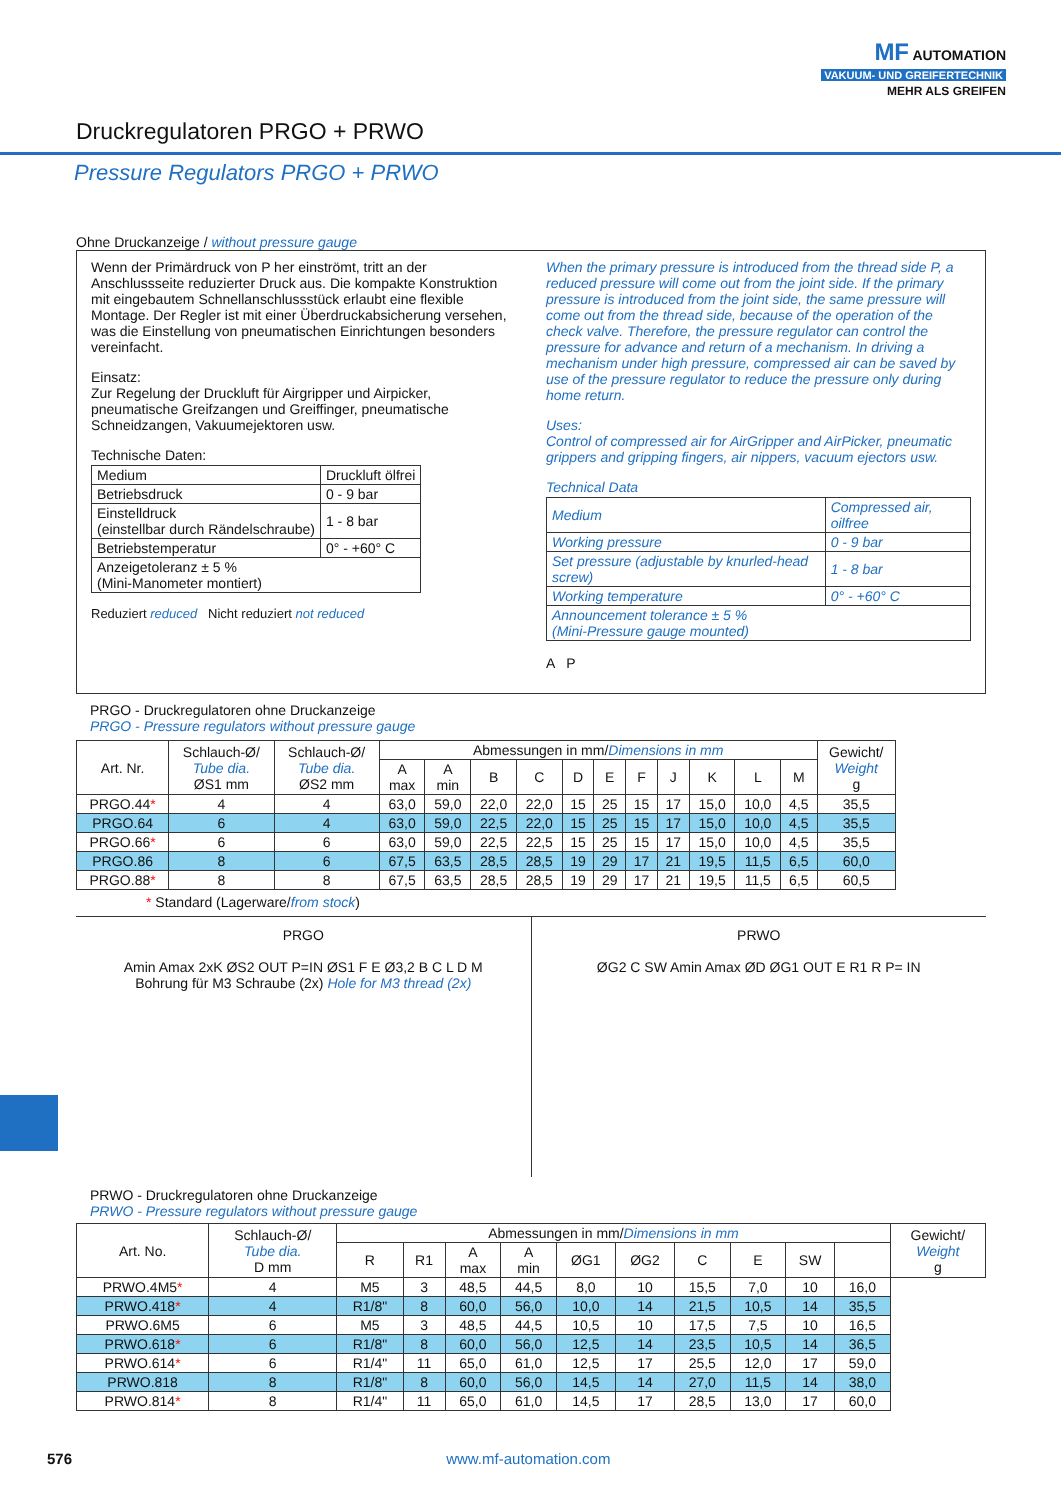MF AUTOMATION
VAKUUM- UND GREIFERTECHNIK
MEHR ALS GREIFEN
Druckregulatoren PRGO + PRWO
Pressure Regulators PRGO + PRWO
Ohne Druckanzeige / without pressure gauge
Wenn der Primärdruck von P her einströmt, tritt an der Anschlussseite reduzierter Druck aus. Die kompakte Konstruktion mit eingebautem Schnellanschlussstück erlaubt eine flexible Montage. Der Regler ist mit einer Überdruckabsicherung versehen, was die Einstellung von pneumatischen Einrichtungen besonders vereinfacht.
Einsatz:
Zur Regelung der Druckluft für Airgripper und Airpicker, pneumatische Greifzangen und Greiffinger, pneumatische Schneidzangen, Vakuumejektoren usw.
Technische Daten:
| Medium | Druckluft ölfrei |
| Betriebsdruck | 0 - 9 bar |
| Einstelldruck (einstellbar durch Rändelschraube) | 1 - 8 bar |
| Betriebstemperatur | 0° - +60° C |
| Anzeigetoleranz ± 5 % (Mini-Manometer montiert) | |
Reduziert reduced Nicht reduziert not reduced
When the primary pressure is introduced from the thread side P, a reduced pressure will come out from the joint side. If the primary pressure is introduced from the joint side, the same pressure will come out from the thread side, because of the operation of the check valve. Therefore, the pressure regulator can control the pressure for advance and return of a mechanism. In driving a mechanism under high pressure, compressed air can be saved by use of the pressure regulator to reduce the pressure only during home return.
Uses:
Control of compressed air for AirGripper and AirPicker, pneumatic grippers and gripping fingers, air nippers, vacuum ejectors usw.
Technical Data
| Medium | Compressed air, oilfree |
| Working pressure | 0 - 9 bar |
| Set pressure (adjustable by knurled-head screw) | 1 - 8 bar |
| Working temperature | 0° - +60° C |
| Announcement tolerance ± 5 % (Mini-Pressure gauge mounted) | |
A P
PRGO - Druckregulatoren ohne Druckanzeige
PRGO - Pressure regulators without pressure gauge
| Art. Nr. | Schlauch-Ø/ Tube dia. ØS1 mm | Schlauch-Ø/ Tube dia. ØS2 mm | Abmessungen in mm/ Dimensions in mm | | | | | | | | | | | Gewicht/ Weight g |
| --- | --- | --- | --- | --- | --- | --- | --- | --- | --- | --- | --- | --- | --- | --- |
| | | | A max | A min | B | C | D | E | F | J | K | L | M | |
| PRGO.44 * | 4 | 4 | 63,0 | 59,0 | 22,0 | 22,0 | 15 | 25 | 15 | 17 | 15,0 | 10,0 | 4,5 | 35,5 |
| PRGO.64 | 6 | 4 | 63,0 | 59,0 | 22,5 | 22,0 | 15 | 25 | 15 | 17 | 15,0 | 10,0 | 4,5 | 35,5 |
| PRGO.66 * | 6 | 6 | 63,0 | 59,0 | 22,5 | 22,5 | 15 | 25 | 15 | 17 | 15,0 | 10,0 | 4,5 | 35,5 |
| PRGO.86 | 8 | 6 | 67,5 | 63,5 | 28,5 | 28,5 | 19 | 29 | 17 | 21 | 19,5 | 11,5 | 6,5 | 60,0 |
| PRGO.88 * | 8 | 8 | 67,5 | 63,5 | 28,5 | 28,5 | 19 | 29 | 17 | 21 | 19,5 | 11,5 | 6,5 | 60,5 |
* Standard (Lagerware/from stock)
PRGO
Amin Amax 2xK ØS2 OUT P=IN ØS1 F E Ø3,2 B C L D M
Bohrung für M3 Schraube (2x) Hole for M3 thread (2x)
PRWO
ØG2 C SW Amin Amax ØD ØG1 OUT E R1 R P= IN
PRWO - Druckregulatoren ohne Druckanzeige
PRWO - Pressure regulators without pressure gauge
| Art. No. | Schlauch-Ø/ Tube dia. D mm | Abmessungen in mm/ Dimensions in mm | | | | | | | | | | Gewicht/ Weight g |
| --- | --- | --- | --- | --- | --- | --- | --- | --- | --- | --- | --- | --- |
| | | R | R1 | A max | A min | ØG1 | ØG2 | C | E | SW | | |
| PRWO.4M5 * | 4 | M5 | 3 | 48,5 | 44,5 | 8,0 | 10 | 15,5 | 7,0 | 10 | 16,0 | |
| PRWO.418 * | 4 | R1/8" | 8 | 60,0 | 56,0 | 10,0 | 14 | 21,5 | 10,5 | 14 | 35,5 | |
| PRWO.6M5 | 6 | M5 | 3 | 48,5 | 44,5 | 10,5 | 10 | 17,5 | 7,5 | 10 | 16,5 | |
| PRWO.618 * | 6 | R1/8" | 8 | 60,0 | 56,0 | 12,5 | 14 | 23,5 | 10,5 | 14 | 36,5 | |
| PRWO.614 * | 6 | R1/4" | 11 | 65,0 | 61,0 | 12,5 | 17 | 25,5 | 12,0 | 17 | 59,0 | |
| PRWO.818 | 8 | R1/8" | 8 | 60,0 | 56,0 | 14,5 | 14 | 27,0 | 11,5 | 14 | 38,0 | |
| PRWO.814 * | 8 | R1/4" | 11 | 65,0 | 61,0 | 14,5 | 17 | 28,5 | 13,0 | 17 | 60,0 | |
576 www.mf-automation.com